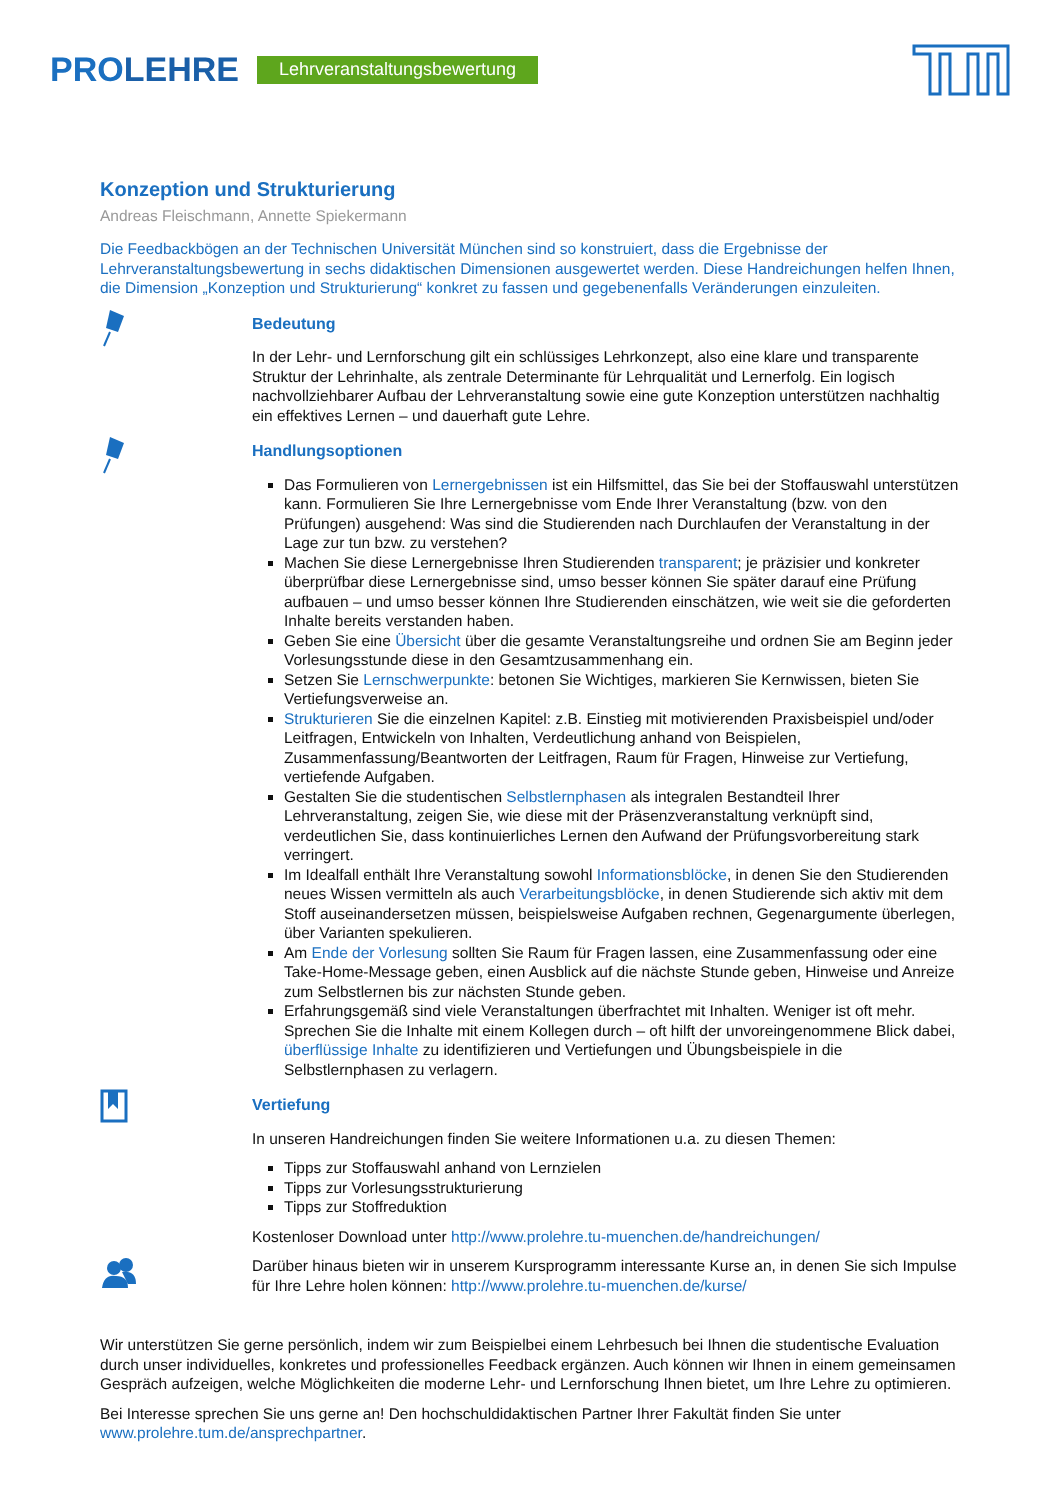PROLEHRE Lehrveranstaltungsbewertung
Konzeption und Strukturierung
Andreas Fleischmann, Annette Spiekermann
Die Feedbackbögen an der Technischen Universität München sind so konstruiert, dass die Ergebnisse der Lehrveranstaltungsbewertung in sechs didaktischen Dimensionen ausgewertet werden. Diese Handreichungen helfen Ihnen, die Dimension „Konzeption und Strukturierung“ konkret zu fassen und gegebenenfalls Veränderungen einzuleiten.
Bedeutung
In der Lehr- und Lernforschung gilt ein schlüssiges Lehrkonzept, also eine klare und transparente Struktur der Lehrinhalte, als zentrale Determinante für Lehrqualität und Lernerfolg. Ein logisch nachvollziehbarer Aufbau der Lehrveranstaltung sowie eine gute Konzeption unterstützen nachhaltig ein effektives Lernen – und dauerhaft gute Lehre.
Handlungsoptionen
Das Formulieren von Lernergebnissen ist ein Hilfsmittel, das Sie bei der Stoffauswahl unterstützen kann. Formulieren Sie Ihre Lernergebnisse vom Ende Ihrer Veranstaltung (bzw. von den Prüfungen) ausgehend: Was sind die Studierenden nach Durchlaufen der Veranstaltung in der Lage zur tun bzw. zu verstehen?
Machen Sie diese Lernergebnisse Ihren Studierenden transparent; je präzisier und konkreter überprüfbar diese Lernergebnisse sind, umso besser können Sie später darauf eine Prüfung aufbauen – und umso besser können Ihre Studierenden einschätzen, wie weit sie die geforderten Inhalte bereits verstanden haben.
Geben Sie eine Übersicht über die gesamte Veranstaltungsreihe und ordnen Sie am Beginn jeder Vorlesungsstunde diese in den Gesamtzusammenhang ein.
Setzen Sie Lernschwerpunkte: betonen Sie Wichtiges, markieren Sie Kernwissen, bieten Sie Vertiefungsverweise an.
Strukturieren Sie die einzelnen Kapitel: z.B. Einstieg mit motivierenden Praxisbeispiel und/oder Leitfragen, Entwickeln von Inhalten, Verdeutlichung anhand von Beispielen, Zusammenfassung/Beantworten der Leitfragen, Raum für Fragen, Hinweise zur Vertiefung, vertiefende Aufgaben.
Gestalten Sie die studentischen Selbstlernphasen als integralen Bestandteil Ihrer Lehrveranstaltung, zeigen Sie, wie diese mit der Präsenzveranstaltung verknüpft sind, verdeutlichen Sie, dass kontinuierliches Lernen den Aufwand der Prüfungsvorbereitung stark verringert.
Im Idealfall enthält Ihre Veranstaltung sowohl Informationsblöcke, in denen Sie den Studierenden neues Wissen vermitteln als auch Verarbeitungsblöcke, in denen Studierende sich aktiv mit dem Stoff auseinandersetzen müssen, beispielsweise Aufgaben rechnen, Gegenargumente überlegen, über Varianten spekulieren.
Am Ende der Vorlesung sollten Sie Raum für Fragen lassen, eine Zusammenfassung oder eine Take-Home-Message geben, einen Ausblick auf die nächste Stunde geben, Hinweise und Anreize zum Selbstlernen bis zur nächsten Stunde geben.
Erfahrungsgemäß sind viele Veranstaltungen überfrachtet mit Inhalten. Weniger ist oft mehr. Sprechen Sie die Inhalte mit einem Kollegen durch – oft hilft der unvoreingenommene Blick dabei, überflüssige Inhalte zu identifizieren und Vertiefungen und Übungsbeispiele in die Selbstlernphasen zu verlagern.
Vertiefung
In unseren Handreichungen finden Sie weitere Informationen u.a. zu diesen Themen:
Tipps zur Stoffauswahl anhand von Lernzielen
Tipps zur Vorlesungsstrukturierung
Tipps zur Stoffreduktion
Kostenloser Download unter http://www.prolehre.tu-muenchen.de/handreichungen/
Darüber hinaus bieten wir in unserem Kursprogramm interessante Kurse an, in denen Sie sich Impulse für Ihre Lehre holen können: http://www.prolehre.tu-muenchen.de/kurse/
Wir unterstützen Sie gerne persönlich, indem wir zum Beispielbei einem Lehrbesuch bei Ihnen die studentische Evaluation durch unser individuelles, konkretes und professionelles Feedback ergänzen. Auch können wir Ihnen in einem gemeinsamen Gespräch aufzeigen, welche Möglichkeiten die moderne Lehr- und Lernforschung Ihnen bietet, um Ihre Lehre zu optimieren.
Bei Interesse sprechen Sie uns gerne an! Den hochschuldidaktischen Partner Ihrer Fakultät finden Sie unter www.prolehre.tum.de/ansprechpartner.